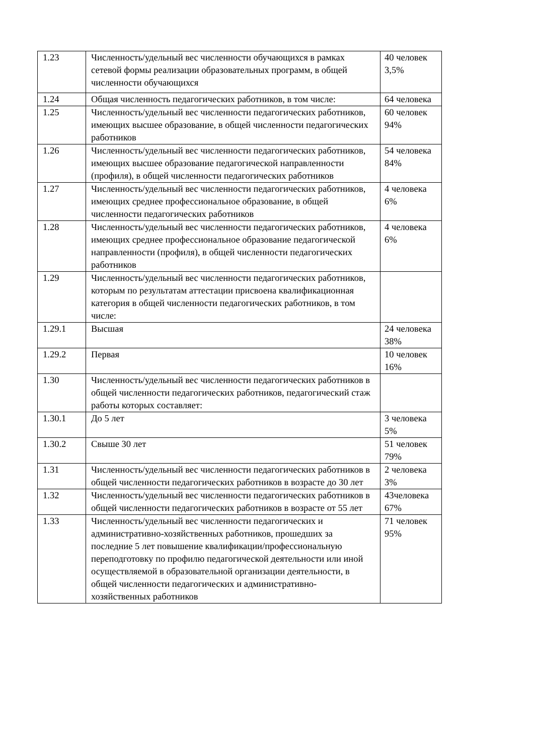| 1.23 | Численность/удельный вес численности обучающихся в рамках сетевой формы реализации образовательных программ, в общей численности обучающихся | 40 человек 3,5% |
| 1.24 | Общая численность педагогических работников, в том числе: | 64 человека |
| 1.25 | Численность/удельный вес численности педагогических работников, имеющих высшее образование, в общей численности педагогических работников | 60 человек 94% |
| 1.26 | Численность/удельный вес численности педагогических работников, имеющих высшее образование педагогической направленности (профиля), в общей численности педагогических работников | 54 человека 84% |
| 1.27 | Численность/удельный вес численности педагогических работников, имеющих среднее профессиональное образование, в общей численности педагогических работников | 4 человека 6% |
| 1.28 | Численность/удельный вес численности педагогических работников, имеющих среднее профессиональное образование педагогической направленности (профиля), в общей численности педагогических работников | 4 человека 6% |
| 1.29 | Численность/удельный вес численности педагогических работников, которым по результатам аттестации присвоена квалификационная категория в общей численности педагогических работников, в том числе: | |
| 1.29.1 | Высшая | 24 человека 38% |
| 1.29.2 | Первая | 10 человек 16% |
| 1.30 | Численность/удельный вес численности педагогических работников в общей численности педагогических работников, педагогический стаж работы которых составляет: | |
| 1.30.1 | До 5 лет | 3 человека 5% |
| 1.30.2 | Свыше 30 лет | 51 человек 79% |
| 1.31 | Численность/удельный вес численности педагогических работников в общей численности педагогических работников в возрасте до 30 лет | 2 человека 3% |
| 1.32 | Численность/удельный вес численности педагогических работников в общей численности педагогических работников в возрасте от 55 лет | 43человека 67% |
| 1.33 | Численность/удельный вес численности педагогических и административно-хозяйственных работников, прошедших за последние 5 лет повышение квалификации/профессиональную переподготовку по профилю педагогической деятельности или иной осуществляемой в образовательной организации деятельности, в общей численности педагогических и административно-хозяйственных работников | 71 человек 95% |